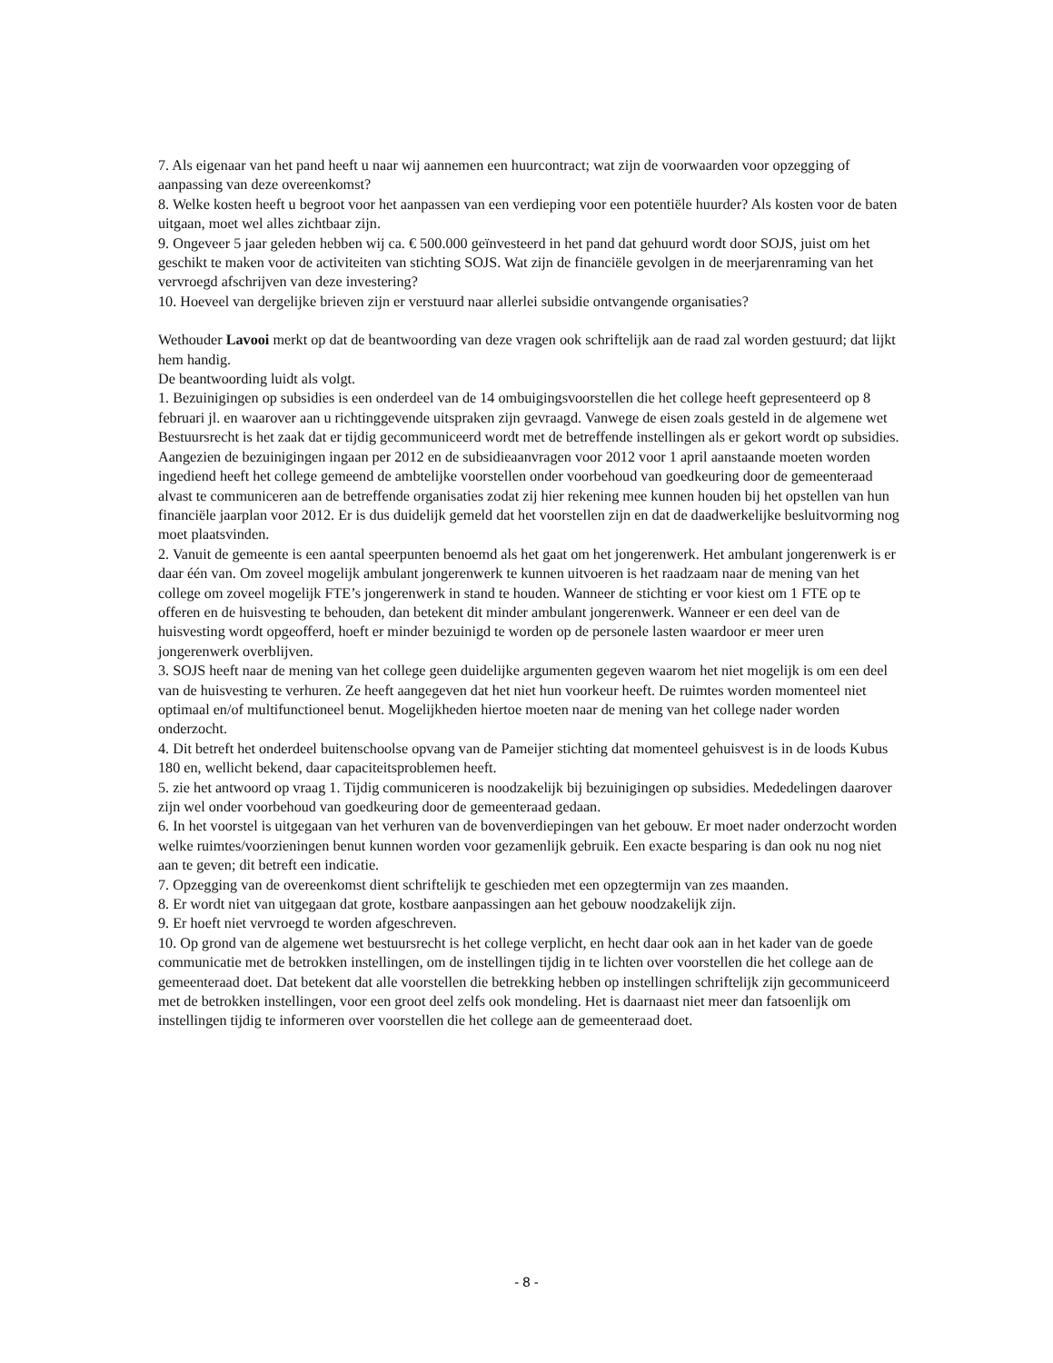7. Als eigenaar van het pand heeft u naar wij aannemen een huurcontract; wat zijn de voorwaarden voor opzegging of aanpassing van deze overeenkomst?
8. Welke kosten heeft u begroot voor het aanpassen van een verdieping voor een potentiële huurder? Als kosten voor de baten uitgaan, moet wel alles zichtbaar zijn.
9. Ongeveer 5 jaar geleden hebben wij ca. € 500.000 geïnvesteerd in het pand dat gehuurd wordt door SOJS, juist om het geschikt te maken voor de activiteiten van stichting SOJS. Wat zijn de financiële gevolgen in de meerjarenraming van het vervroegd afschrijven van deze investering?
10. Hoeveel van dergelijke brieven zijn er verstuurd naar allerlei subsidie ontvangende organisaties?
Wethouder Lavooi merkt op dat de beantwoording van deze vragen ook schriftelijk aan de raad zal worden gestuurd; dat lijkt hem handig.
De beantwoording luidt als volgt.
1. Bezuinigingen op subsidies is een onderdeel van de 14 ombuigingsvoorstellen die het college heeft gepresenteerd op 8 februari jl. en waarover aan u richtinggevende uitspraken zijn gevraagd. Vanwege de eisen zoals gesteld in de algemene wet Bestuursrecht is het zaak dat er tijdig gecommuniceerd wordt met de betreffende instellingen als er gekort wordt op subsidies. Aangezien de bezuinigingen ingaan per 2012 en de subsidieaanvragen voor 2012 voor 1 april aanstaande moeten worden ingediend heeft het college gemeend de ambtelijke voorstellen onder voorbehoud van goedkeuring door de gemeenteraad alvast te communiceren aan de betreffende organisaties zodat zij hier rekening mee kunnen houden bij het opstellen van hun financiële jaarplan voor 2012. Er is dus duidelijk gemeld dat het voorstellen zijn en dat de daadwerkelijke besluitvorming nog moet plaatsvinden.
2. Vanuit de gemeente is een aantal speerpunten benoemd als het gaat om het jongerenwerk. Het ambulant jongerenwerk is er daar één van. Om zoveel mogelijk ambulant jongerenwerk te kunnen uitvoeren is het raadzaam naar de mening van het college om zoveel mogelijk FTE’s jongerenwerk in stand te houden. Wanneer de stichting er voor kiest om 1 FTE op te offeren en de huisvesting te behouden, dan betekent dit minder ambulant jongerenwerk. Wanneer er een deel van de huisvesting wordt opgeofferd, hoeft er minder bezuinigd te worden op de personele lasten waardoor er meer uren jongerenwerk overblijven.
3. SOJS heeft naar de mening van het college geen duidelijke argumenten gegeven waarom het niet mogelijk is om een deel van de huisvesting te verhuren. Ze heeft aangegeven dat het niet hun voorkeur heeft. De ruimtes worden momenteel niet optimaal en/of multifunctioneel benut. Mogelijkheden hiertoe moeten naar de mening van het college nader worden onderzocht.
4. Dit betreft het onderdeel buitenschoolse opvang van de Pameijer stichting dat momenteel gehuisvest is in de loods Kubus 180 en, wellicht bekend, daar capaciteitsproblemen heeft.
5. zie het antwoord op vraag 1. Tijdig communiceren is noodzakelijk bij bezuinigingen op subsidies. Mededelingen daarover zijn wel onder voorbehoud van goedkeuring door de gemeenteraad gedaan.
6. In het voorstel is uitgegaan van het verhuren van de bovenverdiepingen van het gebouw. Er moet nader onderzocht worden welke ruimtes/voorzieningen benut kunnen worden voor gezamenlijk gebruik. Een exacte besparing is dan ook nu nog niet aan te geven; dit betreft een indicatie.
7. Opzegging van de overeenkomst dient schriftelijk te geschieden met een opzegtermijn van zes maanden.
8. Er wordt niet van uitgegaan dat grote, kostbare aanpassingen aan het gebouw noodzakelijk zijn.
9. Er hoeft niet vervroegd te worden afgeschreven.
10. Op grond van de algemene wet bestuursrecht is het college verplicht, en hecht daar ook aan in het kader van de goede communicatie met de betrokken instellingen, om de instellingen tijdig in te lichten over voorstellen die het college aan de gemeenteraad doet. Dat betekent dat alle voorstellen die betrekking hebben op instellingen schriftelijk zijn gecommuniceerd met de betrokken instellingen, voor een groot deel zelfs ook mondeling. Het is daarnaast niet meer dan fatsoenlijk om instellingen tijdig te informeren over voorstellen die het college aan de gemeenteraad doet.
- 8 -